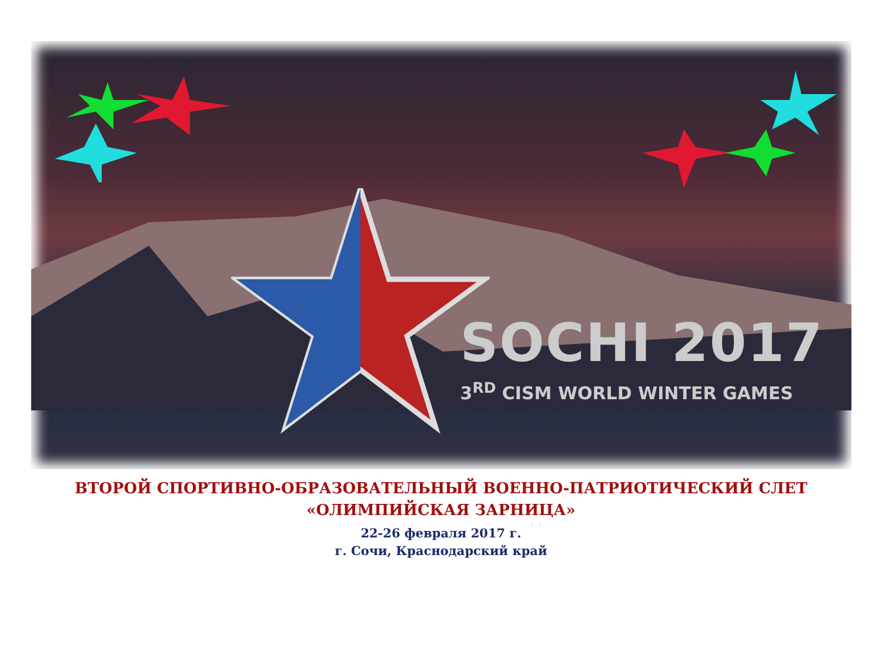SOCHI 2017
3<sup>RD</sup> CISM WORLD WINTER GAMES
ВТОРОЙ СПОРТИВНО-ОБРАЗОВАТЕЛЬНЫЙ ВОЕННО-ПАТРИОТИЧЕСКИЙ СЛЕТ
«ОЛИМПИЙСКАЯ ЗАРНИЦА»
22-26 февраля 2017 г.
г. Сочи, Краснодарский край